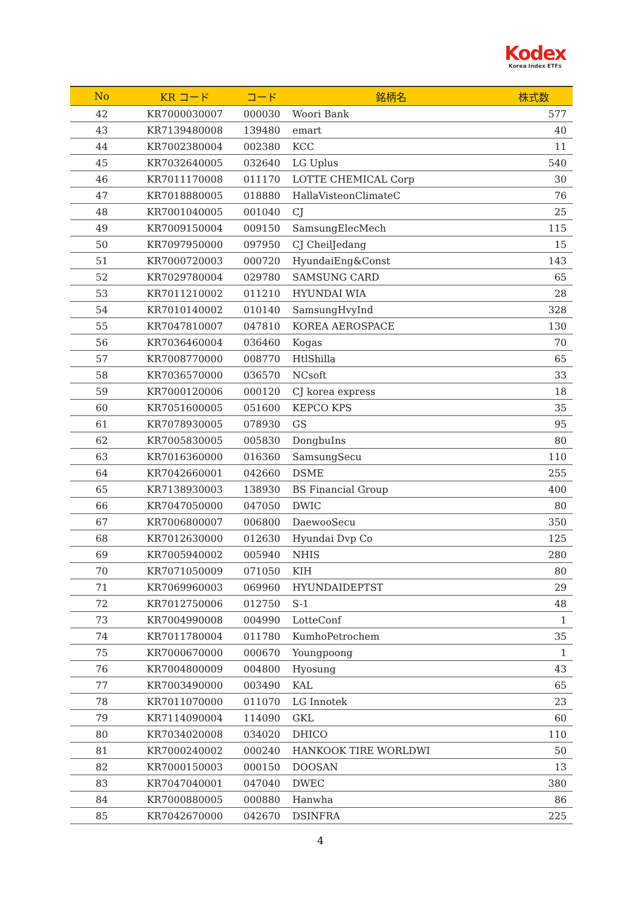Kodex
Korea Index ETFs
| No | KR コード | コード | 銘柄名 | 株式数 |
| --- | --- | --- | --- | --- |
| 42 | KR7000030007 | 000030 | Woori Bank | 577 |
| 43 | KR7139480008 | 139480 | emart | 40 |
| 44 | KR7002380004 | 002380 | KCC | 11 |
| 45 | KR7032640005 | 032640 | LG Uplus | 540 |
| 46 | KR7011170008 | 011170 | LOTTE CHEMICAL Corp | 30 |
| 47 | KR7018880005 | 018880 | HallaVisteonClimateC | 76 |
| 48 | KR7001040005 | 001040 | CJ | 25 |
| 49 | KR7009150004 | 009150 | SamsungElecMech | 115 |
| 50 | KR7097950000 | 097950 | CJ CheilJedang | 15 |
| 51 | KR7000720003 | 000720 | HyundaiEng&Const | 143 |
| 52 | KR7029780004 | 029780 | SAMSUNG CARD | 65 |
| 53 | KR7011210002 | 011210 | HYUNDAI WIA | 28 |
| 54 | KR7010140002 | 010140 | SamsungHvyInd | 328 |
| 55 | KR7047810007 | 047810 | KOREA AEROSPACE | 130 |
| 56 | KR7036460004 | 036460 | Kogas | 70 |
| 57 | KR7008770000 | 008770 | HtlShilla | 65 |
| 58 | KR7036570000 | 036570 | NCsoft | 33 |
| 59 | KR7000120006 | 000120 | CJ korea express | 18 |
| 60 | KR7051600005 | 051600 | KEPCO KPS | 35 |
| 61 | KR7078930005 | 078930 | GS | 95 |
| 62 | KR7005830005 | 005830 | DongbuIns | 80 |
| 63 | KR7016360000 | 016360 | SamsungSecu | 110 |
| 64 | KR7042660001 | 042660 | DSME | 255 |
| 65 | KR7138930003 | 138930 | BS Financial Group | 400 |
| 66 | KR7047050000 | 047050 | DWIC | 80 |
| 67 | KR7006800007 | 006800 | DaewooSecu | 350 |
| 68 | KR7012630000 | 012630 | Hyundai Dvp Co | 125 |
| 69 | KR7005940002 | 005940 | NHIS | 280 |
| 70 | KR7071050009 | 071050 | KIH | 80 |
| 71 | KR7069960003 | 069960 | HYUNDAIDEPTST | 29 |
| 72 | KR7012750006 | 012750 | S-1 | 48 |
| 73 | KR7004990008 | 004990 | LotteConf | 1 |
| 74 | KR7011780004 | 011780 | KumhoPetrochem | 35 |
| 75 | KR7000670000 | 000670 | Youngpoong | 1 |
| 76 | KR7004800009 | 004800 | Hyosung | 43 |
| 77 | KR7003490000 | 003490 | KAL | 65 |
| 78 | KR7011070000 | 011070 | LG Innotek | 23 |
| 79 | KR7114090004 | 114090 | GKL | 60 |
| 80 | KR7034020008 | 034020 | DHICO | 110 |
| 81 | KR7000240002 | 000240 | HANKOOK TIRE WORLDWI | 50 |
| 82 | KR7000150003 | 000150 | DOOSAN | 13 |
| 83 | KR7047040001 | 047040 | DWEC | 380 |
| 84 | KR7000880005 | 000880 | Hanwha | 86 |
| 85 | KR7042670000 | 042670 | DSINFRA | 225 |
4